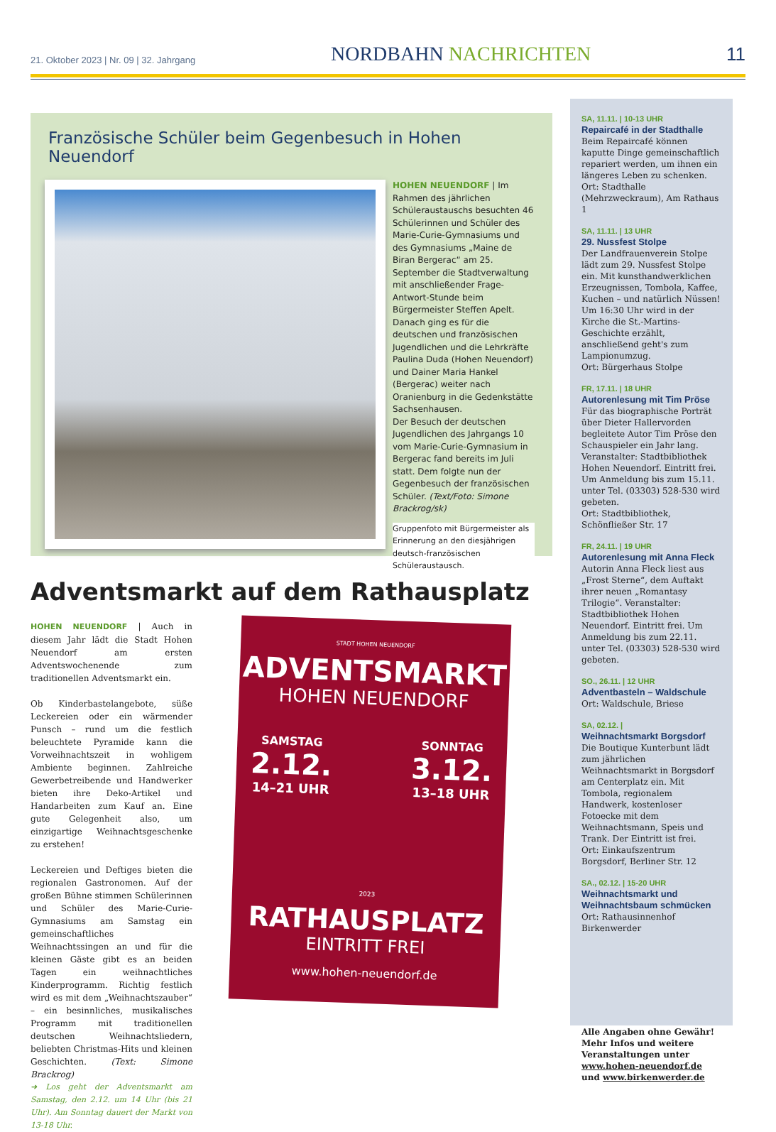21. Oktober 2023 | Nr. 09 | 32. Jahrgang NORDBAHN NACHRICHTEN 11
Französische Schüler beim Gegenbesuch in Hohen Neuendorf
HOHEN NEUENDORF | Im Rahmen des jährlichen Schüleraustauschs besuchten 46 Schülerinnen und Schüler des Marie-Curie-Gymnasiums und des Gymnasiums „Maine de Biran Bergerac“ am 25. September die Stadtverwaltung mit anschließender Frage-Antwort-Stunde beim Bürgermeister Steffen Apelt. Danach ging es für die deutschen und französischen Jugendlichen und die Lehrkräfte Paulina Duda (Hohen Neuendorf) und Dainer Maria Hankel (Bergerac) weiter nach Oranienburg in die Gedenkstätte Sachsenhausen.
Der Besuch der deutschen Jugendlichen des Jahrgangs 10 vom Marie-Curie-Gymnasium in Bergerac fand bereits im Juli statt. Dem folgte nun der Gegenbesuch der französischen Schüler. (Text/Foto: Simone Brackrog/sk)
Gruppenfoto mit Bürgermeister als Erinnerung an den diesjährigen deutsch-französischen Schüleraustausch.
Adventsmarkt auf dem Rathausplatz
HOHEN NEUENDORF | Auch in diesem Jahr lädt die Stadt Hohen Neuendorf am ersten Adventswochenende zum traditionellen Adventsmarkt ein.
Ob Kinderbastelangebote, süße Leckereien oder ein wärmender Punsch – rund um die festlich beleuchtete Pyramide kann die Vorweihnachtszeit in wohligem Ambiente beginnen. Zahlreiche Gewerbetreibende und Handwerker bieten ihre Deko-Artikel und Handarbeiten zum Kauf an. Eine gute Gelegenheit also, um einzigartige Weihnachtsgeschenke zu erstehen!
Leckereien und Deftiges bieten die regionalen Gastronomen. Auf der großen Bühne stimmen Schülerinnen und Schüler des Marie-Curie-Gymnasiums am Samstag ein gemeinschaftliches Weihnachtssingen an und für die kleinen Gäste gibt es an beiden Tagen ein weihnachtliches Kinderprogramm. Richtig festlich wird es mit dem „Weihnachtszauber“ – ein besinnliches, musikalisches Programm mit traditionellen deutschen Weihnachtsliedern, beliebten Christmas-Hits und kleinen Geschichten. (Text: Simone Brackrog)
➜ Los geht der Adventsmarkt am Samstag, den 2.12. um 14 Uhr (bis 21 Uhr). Am Sonntag dauert der Markt von 13-18 Uhr.
STADT HOHEN NEUENDORF
ADVENTSMARKT
HOHEN NEUENDORF
SAMSTAG
2.12.
14–21 UHR
SONNTAG
3.12.
13–18 UHR
2023
RATHAUSPLATZ
EINTRITT FREI
www.hohen-neuendorf.de
SA, 11.11. | 10-13 UHR
Repaircafé in der Stadthalle
Beim Repaircafé können kaputte Dinge gemeinschaftlich repariert werden, um ihnen ein längeres Leben zu schenken.
Ort: Stadthalle (Mehrzweckraum), Am Rathaus 1
SA, 11.11. | 13 UHR
29. Nussfest Stolpe
Der Landfrauenverein Stolpe lädt zum 29. Nussfest Stolpe ein. Mit kunsthandwerklichen Erzeugnissen, Tombola, Kaffee, Kuchen – und natürlich Nüssen!
Um 16:30 Uhr wird in der Kirche die St.-Martins-Geschichte erzählt, anschließend geht's zum Lampionumzug.
Ort: Bürgerhaus Stolpe
FR, 17.11. | 18 UHR
Autorenlesung mit Tim Pröse
Für das biographische Porträt über Dieter Hallervorden begleitete Autor Tim Pröse den Schauspieler ein Jahr lang. Veranstalter: Stadtbibliothek Hohen Neuendorf. Eintritt frei. Um Anmeldung bis zum 15.11. unter Tel. (03303) 528-530 wird gebeten.
Ort: Stadtbibliothek, Schönfließer Str. 17
FR, 24.11. | 19 UHR
Autorenlesung mit Anna Fleck
Autorin Anna Fleck liest aus „Frost Sterne“, dem Auftakt ihrer neuen „Romantasy Trilogie“. Veranstalter: Stadtbibliothek Hohen Neuendorf. Eintritt frei. Um Anmeldung bis zum 22.11. unter Tel. (03303) 528-530 wird gebeten.
SO., 26.11. | 12 UHR
Adventbasteln – Waldschule
Ort: Waldschule, Briese
SA, 02.12. |
Weihnachtsmarkt Borgsdorf
Die Boutique Kunterbunt lädt zum jährlichen Weihnachtsmarkt in Borgsdorf am Centerplatz ein. Mit Tombola, regionalem Handwerk, kostenloser Fotoecke mit dem Weihnachtsmann, Speis und Trank. Der Eintritt ist frei.
Ort: Einkaufszentrum Borgsdorf, Berliner Str. 12
SA., 02.12. | 15-20 UHR
Weihnachtsmarkt und Weihnachtsbaum schmücken
Ort: Rathausinnenhof Birkenwerder
Alle Angaben ohne Gewähr!
Mehr Infos und weitere Veranstaltungen unter www.hohen-neuendorf.de und www.birkenwerder.de